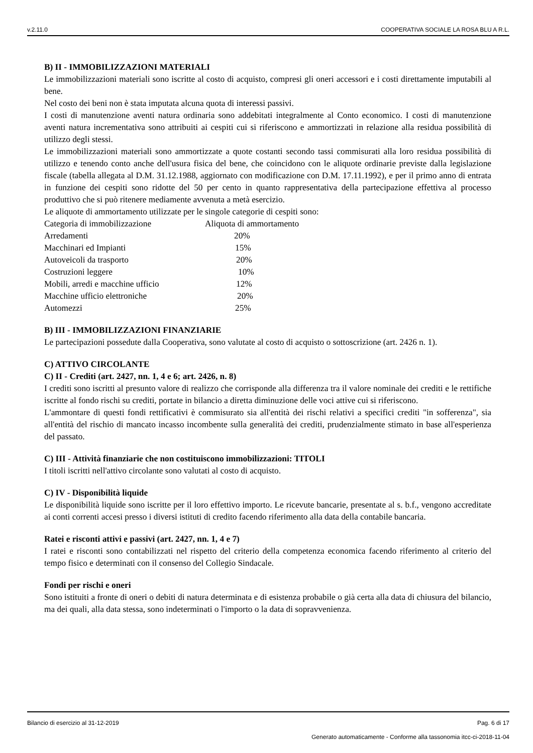v.2.11.0 COOPERATIVA SOCIALE LA ROSA BLU A R.L.
B) II - IMMOBILIZZAZIONI MATERIALI
Le immobilizzazioni materiali sono iscritte al costo di acquisto, compresi gli oneri accessori e i costi direttamente imputabili al bene.
Nel costo dei beni non è stata imputata alcuna quota di interessi passivi.
I costi di manutenzione aventi natura ordinaria sono addebitati integralmente al Conto economico. I costi di manutenzione aventi natura incrementativa sono attribuiti ai cespiti cui si riferiscono e ammortizzati in relazione alla residua possibilità di utilizzo degli stessi.
Le immobilizzazioni materiali sono ammortizzate a quote costanti secondo tassi commisurati alla loro residua possibilità di utilizzo e tenendo conto anche dell'usura fisica del bene, che coincidono con le aliquote ordinarie previste dalla legislazione fiscale (tabella allegata al D.M. 31.12.1988, aggiornato con modificazione con D.M. 17.11.1992), e per il primo anno di entrata in funzione dei cespiti sono ridotte del 50 per cento in quanto rappresentativa della partecipazione effettiva al processo produttivo che si può ritenere mediamente avvenuta a metà esercizio.
Le aliquote di ammortamento utilizzate per le singole categorie di cespiti sono:
| Categoria di immobilizzazione | Aliquota di ammortamento |
| Arredamenti | 20% |
| Macchinari ed Impianti | 15% |
| Autoveicoli da trasporto | 20% |
| Costruzioni leggere | 10% |
| Mobili, arredi e macchine ufficio | 12% |
| Macchine ufficio elettroniche | 20% |
| Automezzi | 25% |
B) III - IMMOBILIZZAZIONI FINANZIARIE
Le partecipazioni possedute dalla Cooperativa, sono valutate al costo di acquisto o sottoscrizione (art. 2426 n. 1).
C) ATTIVO CIRCOLANTE
C) II - Crediti (art. 2427, nn. 1, 4 e 6; art. 2426, n. 8)
I crediti sono iscritti al presunto valore di realizzo che corrisponde alla differenza tra il valore nominale dei crediti e le rettifiche iscritte al fondo rischi su crediti, portate in bilancio a diretta diminuzione delle voci attive cui si riferiscono.
L'ammontare di questi fondi rettificativi è commisurato sia all'entità dei rischi relativi a specifici crediti "in sofferenza", sia all'entità del rischio di mancato incasso incombente sulla generalità dei crediti, prudenzialmente stimato in base all'esperienza del passato.
C) III - Attività finanziarie che non costituiscono immobilizzazioni: TITOLI
I titoli iscritti nell'attivo circolante sono valutati al costo di acquisto.
C) IV - Disponibilità liquide
Le disponibilità liquide sono iscritte per il loro effettivo importo. Le ricevute bancarie, presentate al s. b.f., vengono accreditate ai conti correnti accesi presso i diversi istituti di credito facendo riferimento alla data della contabile bancaria.
Ratei e risconti attivi e passivi (art. 2427, nn. 1, 4 e 7)
I ratei e risconti sono contabilizzati nel rispetto del criterio della competenza economica facendo riferimento al criterio del tempo fisico e determinati con il consenso del Collegio Sindacale.
Fondi per rischi e oneri
Sono istituiti a fronte di oneri o debiti di natura determinata e di esistenza probabile o già certa alla data di chiusura del bilancio, ma dei quali, alla data stessa, sono indeterminati o l'importo o la data di sopravvenienza.
Bilancio di esercizio al 31-12-2019 Pag. 6 di 17
Generato automaticamente - Conforme alla tassonomia itcc-ci-2018-11-04